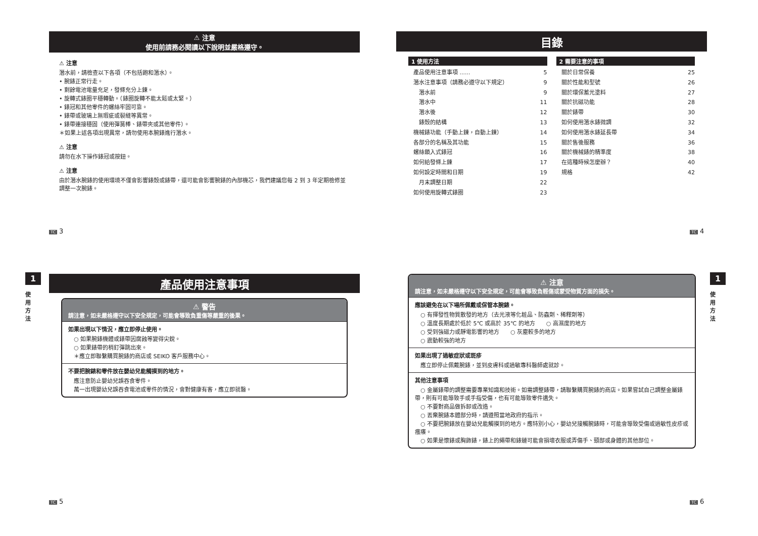⚠ 注意
使用前請務必閱讀以下說明並嚴格遵守。
⚠ 注意
潛水前，請檢查以下各項（不包括飽和潛水）。
• 腕錶正常行走。
• 剩餘電池電量充足，發條充分上鍊。
• 旋轉式錶圈平穩轉動。（錶圈旋轉不能太鬆或太緊。）
• 錶冠和其他零件的螺絲牢固可靠。
• 錶帶或玻璃上無瑕疵或裂縫等異常。
• 錶帶連接穩固（使用彈簧棒、錶帶夾或其他零件）。
＊如果上述各項出現異常，請勿使用本腕錶進行潛水。
⚠ 注意
請勿在水下操作錶冠或按鈕。
⚠ 注意
由於潛水腕錶的使用環境不僅會影響錶殼或錶帶，還可能會影響腕錶的內部機芯，我們建議您每 2 到 3 年定期檢修並調整一次腕錶。
TC 3
目錄
1 使用方法
產品使用注意事項 ...... 5
潛水注意事項（請務必遵守以下規定） 9
　潛水前 9
　潛水中 11
　潛水後 12
　錶殼的結構 13
機械錶功能（手動上鍊，自動上鍊） 14
各部分的名稱及其功能 15
螺絲鎖入式錶冠 16
如何給發條上鍊 17
如何設定時間和日期 19
　月末調整日期 22
如何使用旋轉式錶圈 23
2 需要注意的事項
關於日常保養 25
關於性能和型號 26
關於環保蓄光塗料 27
關於抗磁功能 28
關於錶帶 30
如何使用潛水錶微調 32
如何使用潛水錶延長帶 34
關於售後服務 36
關於機械錶的精準度 38
在這種時候怎麼辦？ 40
規格 42
TC 4
1
使
用
方
法
產品使用注意事項
⚠ 警告
請注意，如未嚴格遵守以下安全規定，可能會導致負重傷等嚴重的後果。
如果出現以下情況，應立即停止使用。
　○ 如果腕錶機體或錶帶因腐蝕等變得尖銳。
　○ 如果錶帶的梢釘彈跳出來。
　＊應立即聯繫購買腕錶的商店或 SEIKO 客戶服務中心。
不要把腕錶和零件放在嬰幼兒能觸摸到的地方。
　應注意防止嬰幼兒誤吞食零件。
　萬一出現嬰幼兒誤吞食電池或零件的情況，會對健康有害，應立即就醫。
TC 5
1
使
用
方
法
⚠ 注意
請注意，如未嚴格遵守以下安全規定，可能會導致負輕傷或蒙受物質方面的損失。
應該避免在以下場所佩戴或保管本腕錶。
　○ 有揮發性物質散發的地方（去光液等化粧品、防蟲劑、稀釋劑等）
　○ 溫度長期處於低於 5℃ 或高於 35℃ 的地方　　○ 高濕度的地方
　○ 受到強磁力或靜電影響的地方　　○ 灰塵較多的地方
　○ 震動較強的地方
如果出現了過敏症狀或斑疹
　應立即停止佩戴腕錶，並到皮膚科或過敏專科醫師處就診。
其他注意事項
　○ 金屬錶帶的調整需要專業知識和技術。如需調整錶帶，請聯繫購買腕錶的商店。如果嘗試自己調整金屬錶帶，則有可能導致手或手指受傷，也有可能導致零件遺失。
　○ 不要對商品做拆卸或改造。
　○ 丟棄腕錶本體部分時，請遵照當地政府的指示。
　○ 不要把腕錶放在嬰幼兒能觸摸到的地方。應特別小心，嬰幼兒接觸腕錶時，可能會導致受傷或過敏性皮疹或瘙癢。
　○ 如果是懷錶或胸飾錶，錶上的繩帶和錶鏈可能會損壞衣服或弄傷手、頸部或身體的其他部位。
TC 6